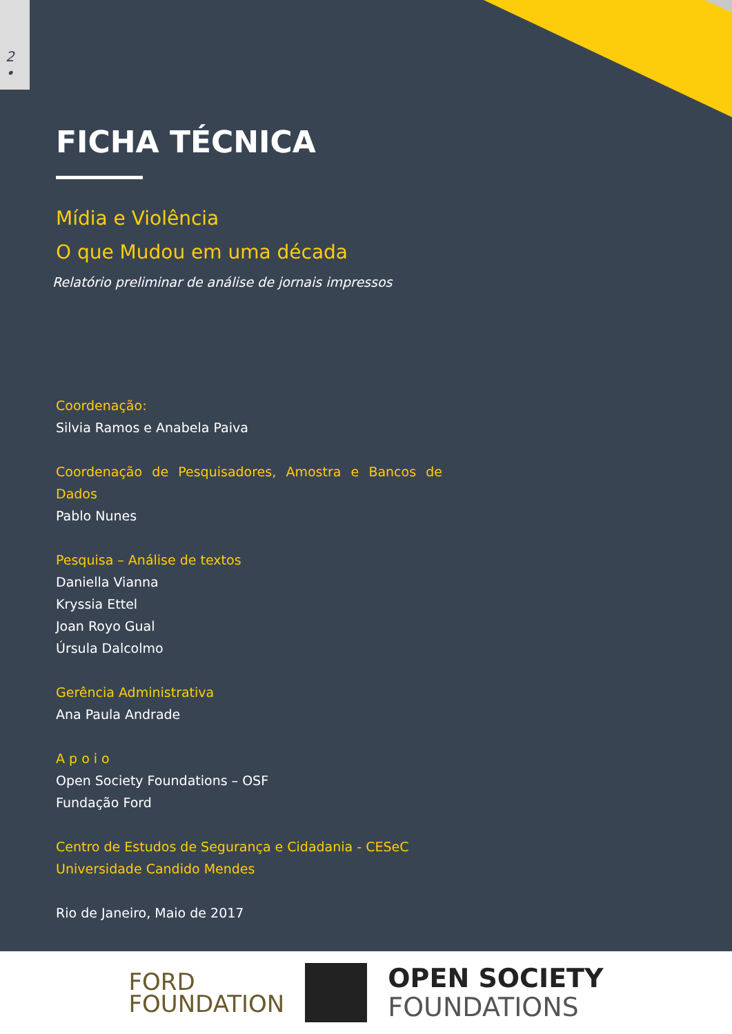2
•
FICHA TÉCNICA
Mídia e Violência
O que Mudou em uma década
Relatório preliminar de análise de jornais impressos
Coordenação:
Silvia Ramos e Anabela Paiva
Coordenação de Pesquisadores, Amostra e Bancos de Dados
Pablo Nunes
Pesquisa – Análise de textos
Daniella Vianna
Kryssia Ettel
Joan Royo Gual
Úrsula Dalcolmo
Gerência Administrativa
Ana Paula Andrade
A p o i o
Open Society Foundations – OSF
Fundação Ford
Centro de Estudos de Segurança e Cidadania - CESeC
Universidade Candido Mendes
Rio de Janeiro, Maio de 2017
FORD
FOUNDATION
OPEN SOCIETY
FOUNDATIONS